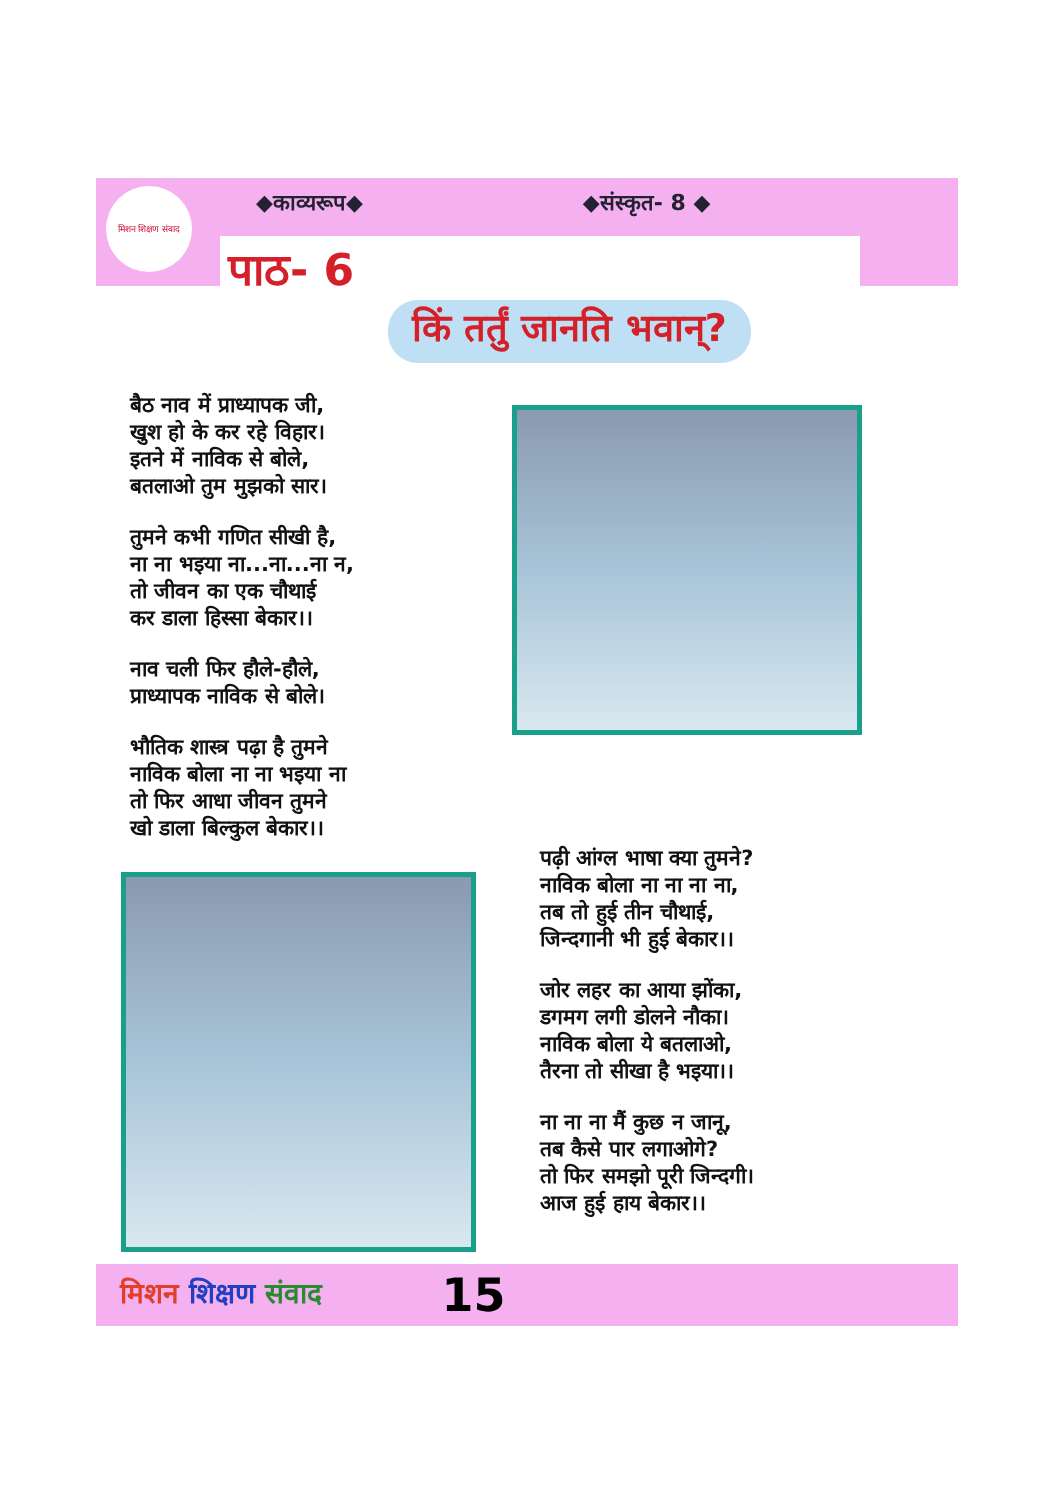मिशन शिक्षण संवाद
◆काव्यरूप◆ ◆संस्कृत- 8 ◆
पाठ- 6
किं तर्तुं जानति भवान्?
बैठ नाव में प्राध्यापक जी,
खुश हो के कर रहे विहार।
इतने में नाविक से बोले,
बतलाओ तुम मुझको सार।
तुमने कभी गणित सीखी है,
ना ना भइया ना...ना...ना न,
तो जीवन का एक चौथाई
कर डाला हिस्सा बेकार।।
नाव चली फिर हौले-हौले,
प्राध्यापक नाविक से बोले।
भौतिक शास्त्र पढ़ा है तुमने
नाविक बोला ना ना भइया ना
तो फिर आधा जीवन तुमने
खो डाला बिल्कुल बेकार।।
पढ़ी आंग्ल भाषा क्या तुमने?
नाविक बोला ना ना ना ना,
तब तो हुई तीन चौथाई,
जिन्दगानी भी हुई बेकार।।
जोर लहर का आया झोंका,
डगमग लगी डोलने नौका।
नाविक बोला ये बतलाओ,
तैरना तो सीखा है भइया।।
ना ना ना मैं कुछ न जानू,
तब कैसे पार लगाओगे?
तो फिर समझो पूरी जिन्दगी।
आज हुई हाय बेकार।।
मिशन शिक्षण संवाद 15